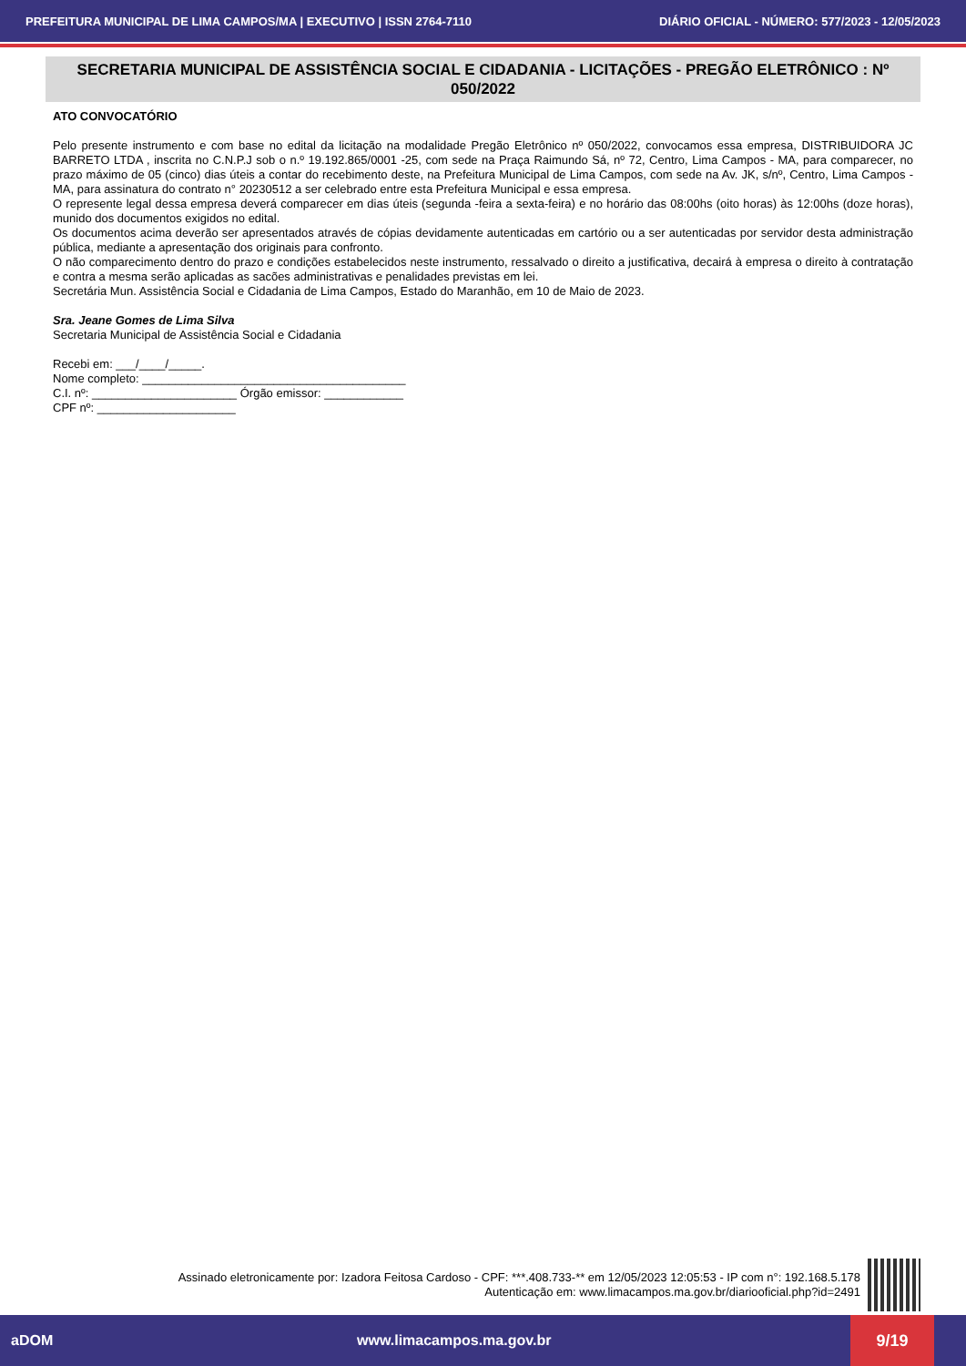PREFEITURA MUNICIPAL DE LIMA CAMPOS/MA | EXECUTIVO | ISSN 2764-7110 DIÁRIO OFICIAL - NÚMERO: 577/2023 - 12/05/2023
SECRETARIA MUNICIPAL DE ASSISTÊNCIA SOCIAL E CIDADANIA - LICITAÇÕES - PREGÃO ELETRÔNICO : Nº 050/2022
ATO CONVOCATÓRIO
Pelo presente instrumento e com base no edital da licitação na modalidade Pregão Eletrônico nº 050/2022, convocamos essa empresa, DISTRIBUIDORA JC BARRETO LTDA , inscrita no C.N.P.J sob o n.º 19.192.865/0001 -25, com sede na Praça Raimundo Sá, nº 72, Centro, Lima Campos - MA, para comparecer, no prazo máximo de 05 (cinco) dias úteis a contar do recebimento deste, na Prefeitura Municipal de Lima Campos, com sede na Av. JK, s/nº, Centro, Lima Campos -MA, para assinatura do contrato n° 20230512 a ser celebrado entre esta Prefeitura Municipal e essa empresa.
O represente legal dessa empresa deverá comparecer em dias úteis (segunda -feira a sexta-feira) e no horário das 08:00hs (oito horas) às 12:00hs (doze horas), munido dos documentos exigidos no edital.
Os documentos acima deverão ser apresentados através de cópias devidamente autenticadas em cartório ou a ser autenticadas por servidor desta administração pública, mediante a apresentação dos originais para confronto.
O não comparecimento dentro do prazo e condições estabelecidos neste instrumento, ressalvado o direito a justificativa, decairá à empresa o direito à contratação e contra a mesma serão aplicadas as sacões administrativas e penalidades previstas em lei.
Secretária Mun. Assistência Social e Cidadania de Lima Campos, Estado do Maranhão, em 10 de Maio de 2023.
Sra. Jeane Gomes de Lima Silva
Secretaria Municipal de Assistência Social e Cidadania
Recebi em: ___/____/_____.
Nome completo: ________________________________________
C.I. nº: ______________________ Órgão emissor: ____________
CPF nº: _____________________
Assinado eletronicamente por: Izadora Feitosa Cardoso - CPF: ***.408.733-** em 12/05/2023 12:05:53 - IP com n°: 192.168.5.178
Autenticação em: www.limacampos.ma.gov.br/diariooficial.php?id=2491
aDOM www.limacampos.ma.gov.br 9/19